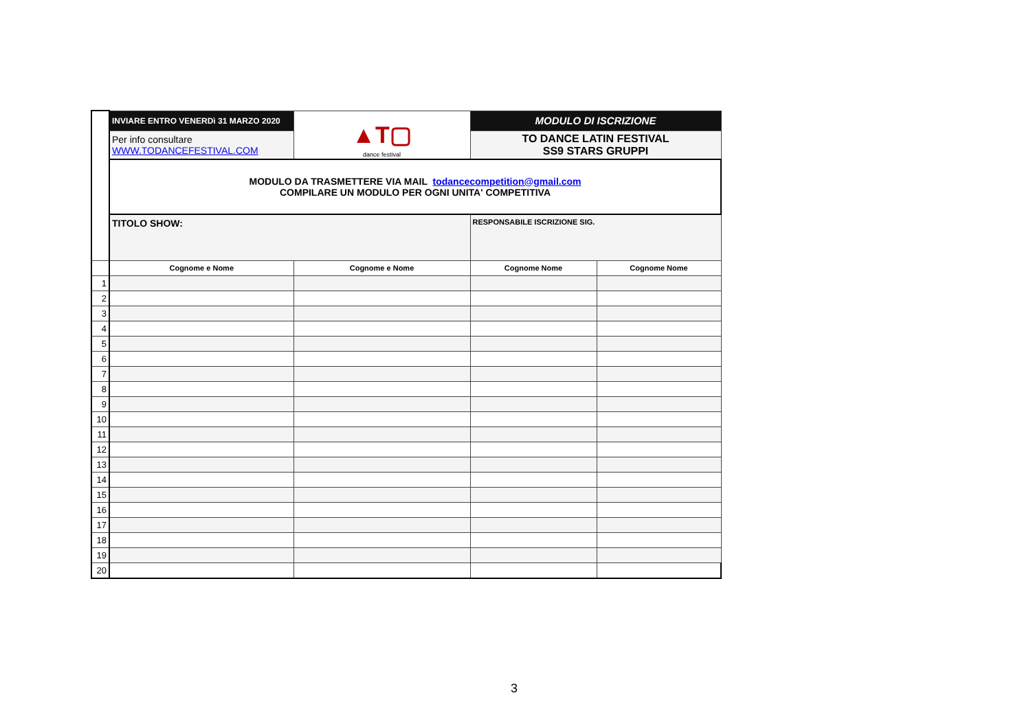| | INVIARE ENTRO VENERDì 31 MARZO 2020 | ▲T▢ dance festival | MODULO DI ISCRIZIONE | |
| | Per info consultare WWW.TODANCEFESTIVAL.COM | | TO DANCE LATIN FESTIVAL SS9 STARS GRUPPI | |
| | MODULO DA TRASMETTERE VIA MAIL todancecompetition@gmail.com COMPILARE UN MODULO PER OGNI UNITA' COMPETITIVA | | | |
| | TITOLO SHOW: | | RESPONSABILE ISCRIZIONE SIG. | |
| | Cognome e Nome | Cognome e Nome | Cognome Nome | Cognome Nome |
| 1 | | | | |
| 2 | | | | |
| 3 | | | | |
| 4 | | | | |
| 5 | | | | |
| 6 | | | | |
| 7 | | | | |
| 8 | | | | |
| 9 | | | | |
| 10 | | | | |
| 11 | | | | |
| 12 | | | | |
| 13 | | | | |
| 14 | | | | |
| 15 | | | | |
| 16 | | | | |
| 17 | | | | |
| 18 | | | | |
| 19 | | | | |
| 20 | | | | |
3